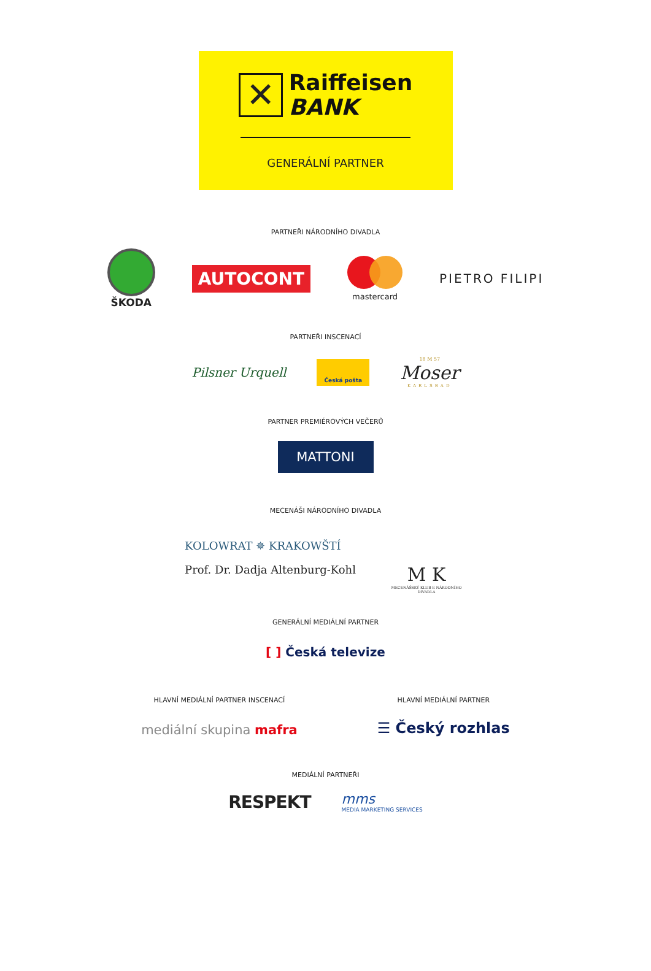✕
Raiffeisen
BANK
GENERÁLNÍ PARTNER
PARTNEŘI NÁRODNÍHO DIVADLA
ŠKODA
AUTOCONT
mastercard
PIETRO FILIPI
PARTNEŘI INSCENACÍ
Pilsner Urquell
Česká pošta
18 M 57
Moser
KARLSBAD
PARTNER PREMIÉROVÝCH VEČERŮ
MATTONI
MECENÁŠI NÁRODNÍHO DIVADLA
KOLOWRAT ✵ KRAKOWŠTÍ
Prof. Dr. Dadja Altenburg-Kohl
M K
MECENÁŠSKÝ KLUB E NÁRODNÍHO DIVADLA
GENERÁLNÍ MEDIÁLNÍ PARTNER
[ ] Česká televize
HLAVNÍ MEDIÁLNÍ PARTNER INSCENACÍ
mediální skupina mafra
HLAVNÍ MEDIÁLNÍ PARTNER
☰ Český rozhlas
MEDIÁLNÍ PARTNEŘI
RESPEKT
mms
MEDIA MARKETING SERVICES